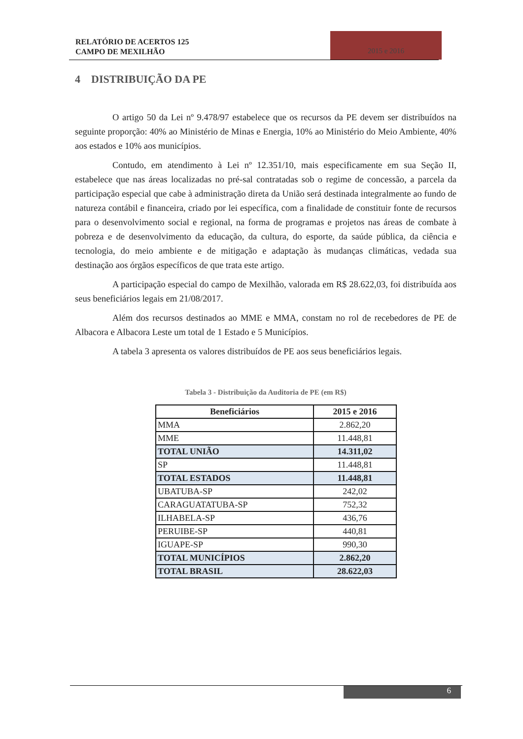RELATÓRIO DE ACERTOS 125
CAMPO DE MEXILHÃO
2015 e 2016
4 DISTRIBUIÇÃO DA PE
O artigo 50 da Lei nº 9.478/97 estabelece que os recursos da PE devem ser distribuídos na seguinte proporção: 40% ao Ministério de Minas e Energia, 10% ao Ministério do Meio Ambiente, 40% aos estados e 10% aos municípios.
Contudo, em atendimento à Lei nº 12.351/10, mais especificamente em sua Seção II, estabelece que nas áreas localizadas no pré-sal contratadas sob o regime de concessão, a parcela da participação especial que cabe à administração direta da União será destinada integralmente ao fundo de natureza contábil e financeira, criado por lei específica, com a finalidade de constituir fonte de recursos para o desenvolvimento social e regional, na forma de programas e projetos nas áreas de combate à pobreza e de desenvolvimento da educação, da cultura, do esporte, da saúde pública, da ciência e tecnologia, do meio ambiente e de mitigação e adaptação às mudanças climáticas, vedada sua destinação aos órgãos específicos de que trata este artigo.
A participação especial do campo de Mexilhão, valorada em R$ 28.622,03, foi distribuída aos seus beneficiários legais em 21/08/2017.
Além dos recursos destinados ao MME e MMA, constam no rol de recebedores de PE de Albacora e Albacora Leste um total de 1 Estado e 5 Municípios.
A tabela 3 apresenta os valores distribuídos de PE aos seus beneficiários legais.
Tabela 3 - Distribuição da Auditoria de PE (em R$)
| Beneficiários | 2015 e 2016 |
| --- | --- |
| MMA | 2.862,20 |
| MME | 11.448,81 |
| TOTAL UNIÃO | 14.311,02 |
| SP | 11.448,81 |
| TOTAL ESTADOS | 11.448,81 |
| UBATUBA-SP | 242,02 |
| CARAGUATATUBA-SP | 752,32 |
| ILHABELA-SP | 436,76 |
| PERUIBE-SP | 440,81 |
| IGUAPE-SP | 990,30 |
| TOTAL MUNICÍPIOS | 2.862,20 |
| TOTAL BRASIL | 28.622,03 |
6